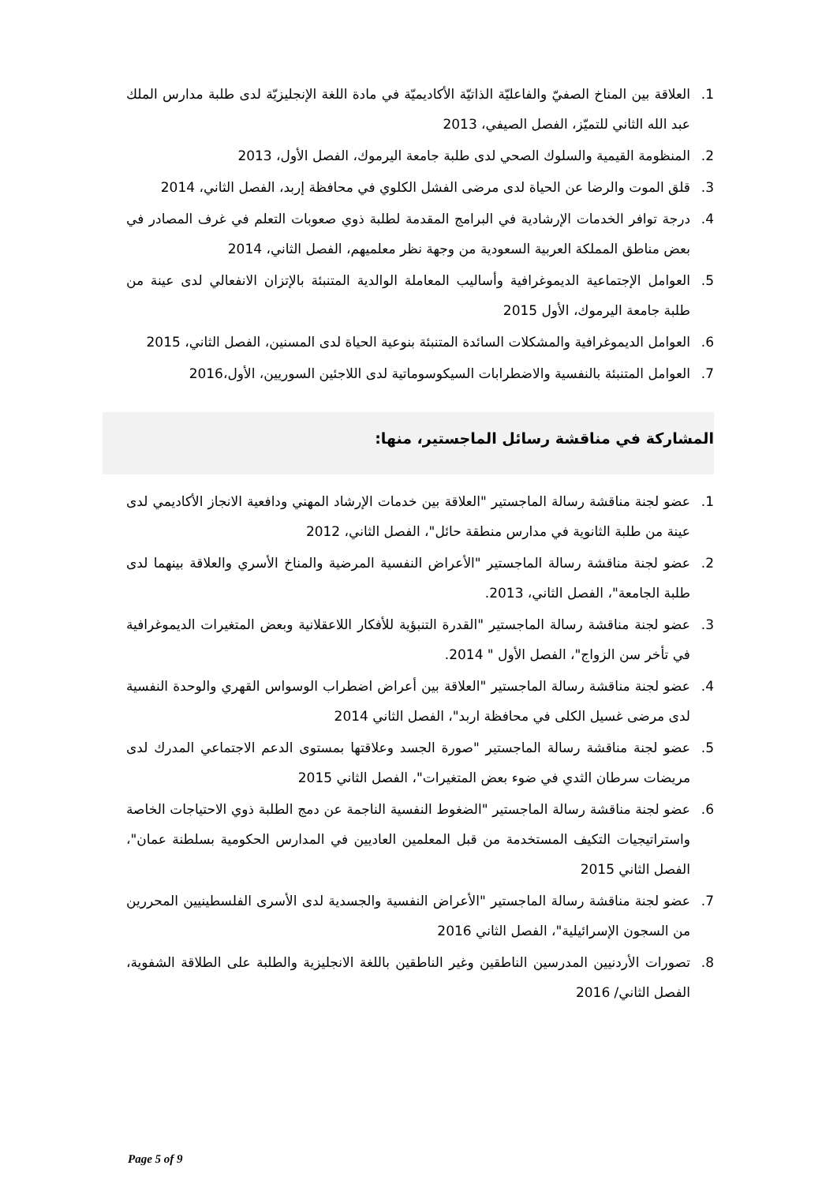1. العلاقة بين المناخ الصفيّ والفاعليّة الذاتيّة الأكاديميّة في مادة اللغة الإنجليزيّة لدى طلبة مدارس الملك عبد الله الثاني للتميّز، الفصل الصيفي، 2013
2. المنظومة القيمية والسلوك الصحي لدى طلبة جامعة اليرموك، الفصل الأول، 2013
3. قلق الموت والرضا عن الحياة لدى مرضى الفشل الكلوي في محافظة إربد، الفصل الثاني، 2014
4. درجة توافر الخدمات الإرشادية في البرامج المقدمة لطلبة ذوي صعوبات التعلم في غرف المصادر في بعض مناطق المملكة العربية السعودية من وجهة نظر معلميهم، الفصل الثاني، 2014
5. العوامل الإجتماعية الديموغرافية وأساليب المعاملة الوالدية المتنبئة بالإتزان الانفعالي لدى عينة من طلبة جامعة اليرموك، الأول 2015
6. العوامل الديموغرافية والمشكلات السائدة المتنبئة بنوعية الحياة لدى المسنين، الفصل الثاني، 2015
7. العوامل المتنبئة بالنفسية والاضطرابات السيكوسوماتية لدى اللاجئين السوريين، الأول،2016
المشاركة في مناقشة رسائل الماجستير، منها:
1. عضو لجنة مناقشة رسالة الماجستير "العلاقة بين خدمات الإرشاد المهني ودافعية الانجاز الأكاديمي لدى عينة من طلبة الثانوية في مدارس منطقة حائل"، الفصل الثاني، 2012
2. عضو لجنة مناقشة رسالة الماجستير "الأعراض النفسية المرضية والمناخ الأسري والعلاقة بينهما لدى طلبة الجامعة"، الفصل الثاني، 2013.
3. عضو لجنة مناقشة رسالة الماجستير "القدرة التنبؤية للأفكار اللاعقلانية وبعض المتغيرات الديموغرافية في تأخر سن الزواج"، الفصل الأول " 2014.
4. عضو لجنة مناقشة رسالة الماجستير "العلاقة بين أعراض اضطراب الوسواس القهري والوحدة النفسية لدى مرضى غسيل الكلى في محافظة اربد"، الفصل الثاني 2014
5. عضو لجنة مناقشة رسالة الماجستير "صورة الجسد وعلاقتها بمستوى الدعم الاجتماعي المدرك لدى مريضات سرطان الثدي في ضوء بعض المتغيرات"، الفصل الثاني 2015
6. عضو لجنة مناقشة رسالة الماجستير "الضغوط النفسية الناجمة عن دمج الطلبة ذوي الاحتياجات الخاصة واستراتيجيات التكيف المستخدمة من قبل المعلمين العاديين في المدارس الحكومية بسلطنة عمان"، الفصل الثاني 2015
7. عضو لجنة مناقشة رسالة الماجستير "الأعراض النفسية والجسدية لدى الأسرى الفلسطينيين المحررين من السجون الإسرائيلية"، الفصل الثاني 2016
8. تصورات الأردنيين المدرسين الناطقين وغير الناطقين باللغة الانجليزية والطلبة على الطلاقة الشفوية، الفصل الثاني/ 2016
Page 5 of 9